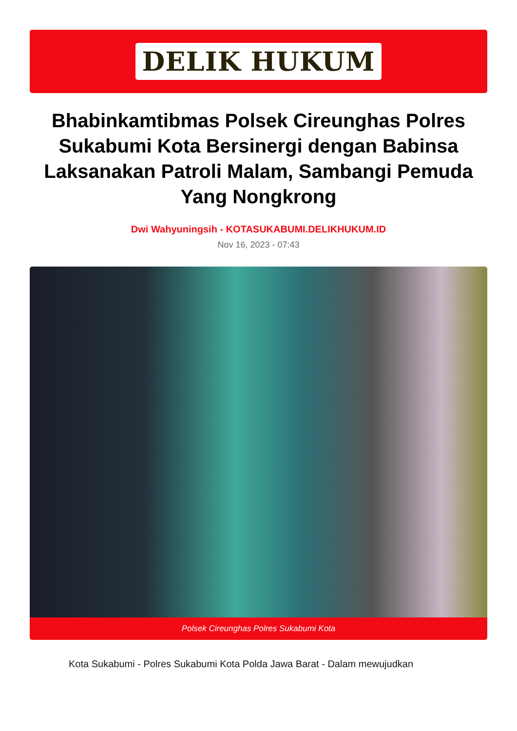DELIK HUKUM
Bhabinkamtibmas Polsek Cireunghas Polres Sukabumi Kota Bersinergi dengan Babinsa Laksanakan Patroli Malam, Sambangi Pemuda Yang Nongkrong
Dwi Wahyuningsih - KOTASUKABUMI.DELIKHUKUM.ID
Nov 16, 2023 - 07:43
Polsek Cireunghas Polres Sukabumi Kota
Kota Sukabumi - Polres Sukabumi Kota Polda Jawa Barat - Dalam mewujudkan